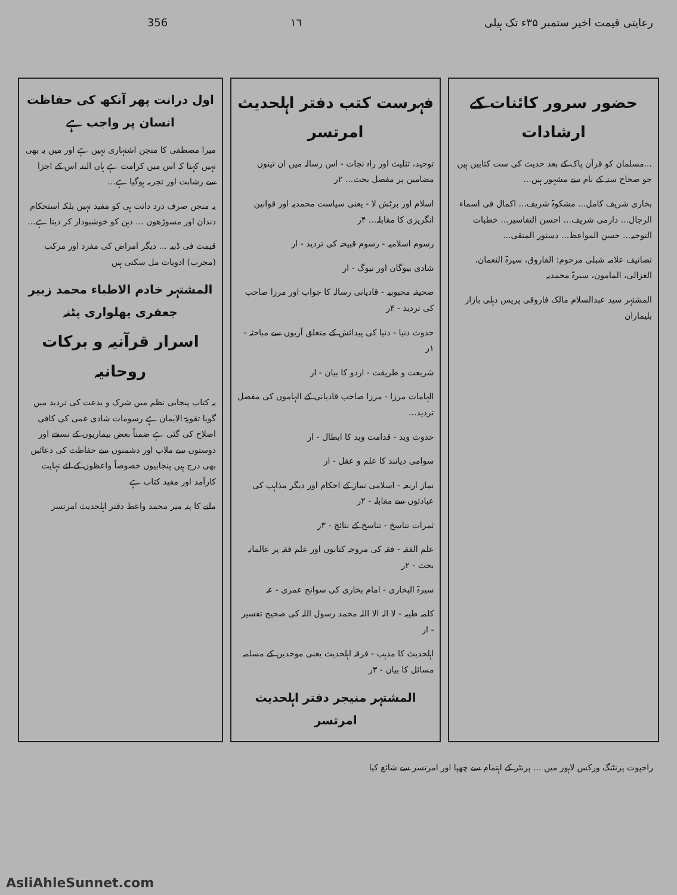رعایتی قیمت اخیر ستمبر ۳۵ء تک ہیلی ١٦ 356
حضور سرور کائنات کے ارشادات
...مسلمان کو قرآن پاک کے بعد حدیث کی ست کتابیں ہیں جو صحاح ستہ کے نام سے مشہور ہیں...
بخاری شریف کامل... مشکوۃ شریف... اکمال فی اسماء الرجال... دارمی شریف... احسن التفاسیر... خطبات التوجیہ... حسن المواعظ... دستور المتقی...
تصانیف علامہ شبلی مرحوم: الفاروق، سیرۃ النعمان، الغزالی، المامون، سیرۃ محمدیہ
المشتہر سید عبدالسلام مالک فاروقی پریس دہلی بازار بلیماران
فہرست کتب دفتر اہلحدیث امرتسر
توحید، تثلیث اور راہ نجات - اس رسالہ میں ان تینوں مضامین پر مفصل بحث... ۲ر
اسلام اور برٹش لا - یعنی سیاست محمدیہ اور قوانین انگریزی کا مقابلہ... ۴ر
رسوم اسلامیہ - رسوم قبیحہ کی تردید - ار
شادی بیوگان اور نیوگ - ار
صحیفہ محبوبیہ - قادیانی رسالہ کا جواب اور مرزا صاحب کی تردید - ۴ر
حدوث دنیا - دنیا کی پیدائش کے متعلق آریوں سے مباحثہ - ۱ر
شریعت و طریقت - اردو کا بیان - ار
الہامات مرزا - مرزا صاحب قادیانی کے الہاموں کی مفصل تردید...
حدوث وید - قدامت وید کا ابطال - ار
سوامی دیانند کا علم و عقل - ار
نماز اربعہ - اسلامی نماز کے احکام اور دیگر مذاہب کی عبادتوں سے مقابلہ - ۲ر
ثمرات تناسخ - تناسخ کے نتائج - ۳ر
علم الفقہ - فقہ کی مروجہ کتابوں اور علم فقہ پر عالمانہ بحث - ۲ر
سیرۃ البخاری - امام بخاری کی سوانح عمری - عہ
کلمہ طیبہ - لا الہ الا اللہ محمد رسول اللہ کی صحیح تفسیر - ار
اہلحدیث کا مذہب - فرقہ اہلحدیث یعنی موحدین کے مسلمہ مسائل کا بیان - ۳ر
المشتہر منیجر دفتر اہلحدیث امرتسر
اول درانت پھر آنکھ کی حفاظت انسان پر واجب ہے
میرا مصطفی کا منجن اشتہاری نہیں ہے اور میں یہ بھی نہیں کہتا کہ اس میں کرامت ہے ہاں البتہ اس کے اجزا سے رشابت اور تجربہ ہوگیا ہے...
یہ منجن صرف درد دانت ہی کو مفید نہیں بلکہ استحکام دندان اور مسوڑھوں ... دہن کو خوشبودار کر دیتا ہے...
قیمت فی ڈبیہ ... دیگر امراض کی مفرد اور مرکب (مجرب) ادویات مل سکتی ہیں
المشتہر خادم الاطباء محمد زبیر جعفری پھلواری پٹنہ
اسرار قرآنیہ و برکات روحانیہ
یہ کتاب پنجابی نظم میں شرک و بدعت کی تردید میں گویا تقویۃ الایمان ہے رسومات شادی غمی کی کافی اصلاح کی گئی ہے ضمناً بعض بیماریوں کے نسخے اور دوستوں سے ملاپ اور دشمنوں سے حفاظت کی دعائیں بھی درج ہیں پنجابیوں خصوصاً واعظوں کے لئے نہایت کارآمد اور مفید کتاب ہے
ملنے کا پتہ میر محمد واعظ دفتر اہلحدیث امرتسر
راجپوت پرنٹنگ ورکس لاہور میں ... پرنٹر کے اہتمام سے چھپا اور امرتسر سے شائع کیا
AsliAhleSunnet.com